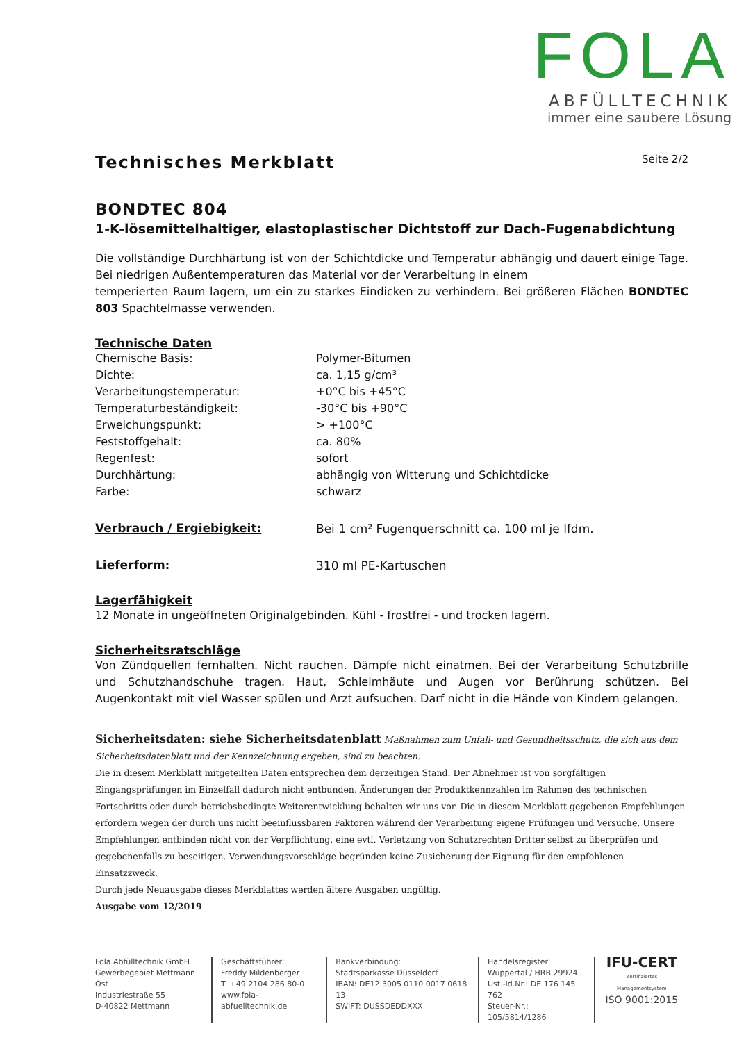FOLA
ABFÜLLTECHNIK
immer eine saubere Lösung
Technisches Merkblatt Seite 2/2
BONDTEC 804
1-K-lösemittelhaltiger, elastoplastischer Dichtstoff zur Dach-Fugenabdichtung
Die vollständige Durchhärtung ist von der Schichtdicke und Temperatur abhängig und dauert einige Tage. Bei niedrigen Außentemperaturen das Material vor der Verarbeitung in einem
temperierten Raum lagern, um ein zu starkes Eindicken zu verhindern. Bei größeren Flächen BONDTEC 803 Spachtelmasse verwenden.
Technische Daten
| Chemische Basis: | Polymer-Bitumen |
| Dichte: | ca. 1,15 g/cm³ |
| Verarbeitungstemperatur: | +0°C bis +45°C |
| Temperaturbeständigkeit: | -30°C bis +90°C |
| Erweichungspunkt: | > +100°C |
| Feststoffgehalt: | ca. 80% |
| Regenfest: | sofort |
| Durchhärtung: | abhängig von Witterung und Schichtdicke |
| Farbe: | schwarz |
| Verbrauch / Ergiebigkeit: | Bei 1 cm² Fugenquerschnitt ca. 100 ml je lfdm. |
| Lieferform : | 310 ml PE-Kartuschen |
Lagerfähigkeit
12 Monate in ungeöffneten Originalgebinden. Kühl - frostfrei - und trocken lagern.
Sicherheitsratschläge
Von Zündquellen fernhalten. Nicht rauchen. Dämpfe nicht einatmen. Bei der Verarbeitung Schutzbrille und Schutzhandschuhe tragen. Haut, Schleimhäute und Augen vor Berührung schützen. Bei Augenkontakt mit viel Wasser spülen und Arzt aufsuchen. Darf nicht in die Hände von Kindern gelangen.
Sicherheitsdaten: siehe Sicherheitsdatenblatt Maßnahmen zum Unfall- und Gesundheitsschutz, die sich aus dem Sicherheitsdatenblatt und der Kennzeichnung ergeben, sind zu beachten.
Die in diesem Merkblatt mitgeteilten Daten entsprechen dem derzeitigen Stand. Der Abnehmer ist von sorgfältigen Eingangsprüfungen im Einzelfall dadurch nicht entbunden. Änderungen der Produktkennzahlen im Rahmen des technischen Fortschritts oder durch betriebsbedingte Weiterentwicklung behalten wir uns vor. Die in diesem Merkblatt gegebenen Empfehlungen erfordern wegen der durch uns nicht beeinflussbaren Faktoren während der Verarbeitung eigene Prüfungen und Versuche. Unsere Empfehlungen entbinden nicht von der Verpflichtung, eine evtl. Verletzung von Schutzrechten Dritter selbst zu überprüfen und gegebenenfalls zu beseitigen. Verwendungsvorschläge begründen keine Zusicherung der Eignung für den empfohlenen Einsatzzweck.
Durch jede Neuausgabe dieses Merkblattes werden ältere Ausgaben ungültig.
Ausgabe vom 12/2019
Fola Abfülltechnik GmbH
Gewerbegebiet Mettmann Ost
Industriestraße 55
D-40822 Mettmann
Geschäftsführer:
Freddy Mildenberger
T. +49 2104 286 80-0
www.fola-abfuelltechnik.de
Bankverbindung:
Stadtsparkasse Düsseldorf
IBAN: DE12 3005 0110 0017 0618 13
SWIFT: DUSSDEDDXXX
Handelsregister:
Wuppertal / HRB 29924
Ust.-Id.Nr.: DE 176 145 762
Steuer-Nr.: 105/5814/1286
IFU-CERT
Zertifiziertes Managementsystem
ISO 9001:2015